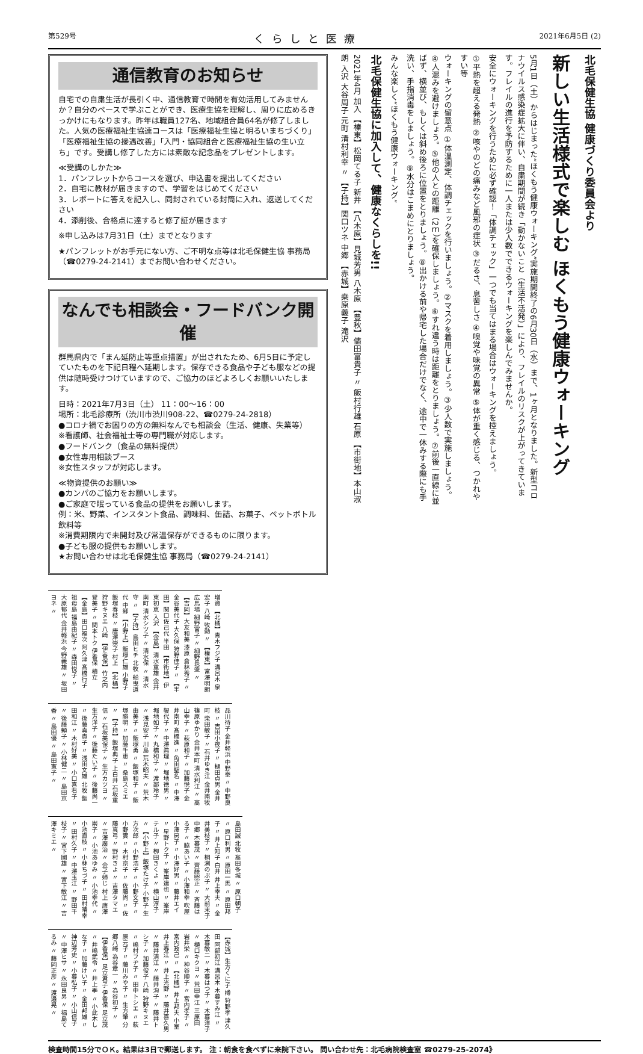第529号 くらしと医療 2021年6月5日 (2)
通信教育のお知らせ
自宅での自粛生活が長引く中、通信教育で時間を有効活用してみませんか？自分のペースで学ぶことができ、医療生協を理解し、周りに広めるきっかけにもなります。昨年は職員127名、地域組合員64名が修了しました。人気の医療福祉生協連コースは「医療福祉生協と明るいまちづくり」「医療福祉生協の接遇改善」「入門・協同組合と医療福祉生協の生い立ち」です。受講し修了した方には素敵な記念品をプレゼントします。
≪受講のしかた≫
1．パンフレットからコースを選び、申込書を提出してください
2．自宅に教材が届きますので、学習をはじめてください
3．レポートに答えを記入し、同封されている封筒に入れ、返送してください
4．添削後、合格点に達すると修了証が届きます
※申し込みは7月31日（土）までとなります
★パンフレットがお手元にない方、ご不明な点等は北毛保健生協 事務局（☎0279-24-2141）までお問い合わせください。
なんでも相談会・フードバンク開催
群馬県内で「まん延防止等重点措置」が出されたため、6月5日に予定していたものを下記日程へ延期します。保存できる食品や子ども服などの提供は随時受けつけていますので、ご協力のほどよろしくお願いいたします。
日時：2021年7月3日（土） 11：00～16：00
場所：北毛診療所（渋川市渋川908-22、☎0279-24-2818）
●コロナ禍でお困りの方の無料なんでも相談会（生活、健康、失業等）
※看護師、社会福祉士等の専門職が対応します。
●フードバンク（食品の無料提供）
●女性専用相談ブース
※女性スタッフが対応します。
≪物資提供のお願い≫
●カンパのご協力をお願いします。
●ご家庭で眠っている食品の提供をお願いします。
例：米、野菜、インスタント食品、調味料、缶詰、お菓子、ペットボトル飲料等
※消費期限内で未開封及び常温保存ができるものに限ります。
●子ども服の提供もお願いします。
★お問い合わせは北毛保健生協 事務局（☎0279-24-2141）
北毛保健生協 健康づくり委員会より
新しい生活様式で楽しむ ほくもう健康ウォーキング
5月1日（土）からはじまった“ほくもう健康ウォーキング”実施期間終了の6月30日（水）まで、1ヶ月となりました。新型コロナウイルス感染症拡大に伴い、自粛期間が続き「動かないこと（生活不活発）」により、フレイルのリスクが上がってきています。フレイルの進行を予防するために一人または少人数でできるウォーキングを楽しんでみませんか。
安全にウォーキングを行うために必ず確認！「体調チェック」一つでも当てはまる場合はウォーキングを控えましょう。
①平熱を超える発熱 ②咳やのどの痛みなど風邪の症状 ③だるさ、息苦しさ ④嗅覚や味覚の異常 ⑤体が重く感じる、つかれやすい等
ウォーキングの留意点 ①体温測定、体調チェックを行いましょう。②マスクを着用しましょう。③少人数で実施しましょう。④人混みを避けましょう。⑤他の人との距離（2ｍ）を確保しましょう。⑥すれ違う時は距離をとりましょう。⑦前後一直線に並ばず、横並び、もしくは斜め後ろに位置をとりましょう。⑧出かける前や帰宅した場合だけでなく、途中で一休みする際にも手洗い、手指消毒をしましょう。⑨水分はこまめにとりましょう。
みんな楽しく“ほくもう健康ウォーキング”
北毛保健生協に加入して、健康なくらしを!!
2021年4月 加入 【榛東】松岡てる子 新井 【八木原】見城芳男 八木原 【豊秋】儘田富貴子 〃 飯村行雄 石原 【市街地】本山淑朗 入沢 大谷周子 元町 清村利幸 〃 【子持】関口ツネ 中郷 【赤城】桒原義子 滝沢
増資 【北橘】青木フジ子 溝呂木 泉宏子 八崎 牧勤 〃 【榛東】富澤明朗 広馬場 細野富子 〃 細野長盛 〃 【吉岡】大友和美 漆原 倉林秀子 〃 金谷美代子 大久保 狩野佳子 〃 【半田】関口佐己代 半田 【市街地】伊東初恵 入沢 【金島】清水重雄 金井南町 清水シツ子 〃 清水保 〃 清水守 〃 【子持】島田ヒチ 北牧 船曳道代 中郷 【小野上】飯塚仁雄 小野子 飯塚春枝 〃 唐澤崇子 村上 【北橘】狩野キヌエ 八崎 【伊香保】竹之内登美子 〃 関本トク 伊香保 積立 【金島】田口福次 阿久津 髙橋行子 祖母島 福島由紀子 〃 森田悦子 〃 大原郁代 金井軽浜 今野義雄 〃 坂田ヨネ 〃
品川待子 金井軽浜 中野泰 〃 中野良枝 〃 吉田小夜子 〃 樋田貞男 金井町 柴田敏子 〃 石井ゆき江 金井南牧 篠原ゆかり 金井本町 清水利江 〃 髙山幸子 〃 萩原和子 〃 加藤悦子 金井南町 髙橋進 〃 角田聖名 〃 中澤袈代子 〃 中澤眞理 〃 堀地徳男 〃 堀地如子 〃 丸橋和子 〃 渡部玲子 〃 浅見安子 川島 荒木昭夫 〃 荒木由美子 〃 飯塚勇 〃 飯塚和子 〃 飯塚勝明 〃 加藤千恵 〃 桑島スミエ 〃 【子持】飯塚典子 上白井 石坂重信 〃 石坂美保子 〃 生方カツヨ 〃 生方洋子 〃 後藤たい子 〃 後藤尚一 〃 後藤真貴子 〃 浅田文雄 北牧 飯田和江 〃 木村好美 〃 小口喜右子 〃 後藤頼子 〃 小林健二 〃 島田京香 〃 島田優 〃 島田憲子 〃
島田誠 北牧 髙田多城 〃 原口朝子 〃 原口利男 〃 原田一馬 〃 原田邦子 〃 井上知子 白井 井上幸夫 〃 金井美枝子 〃 桐渕のぶ子 〃 大前末子 中郷 木暮茂 〃 斉藤照正 〃 斉藤はる子 〃 脇あい子 〃 小澤和幸 吹屋 小澤房子 〃 小澤好男 〃 藤井エイ 〃 星野トク子 〃 峯岸達也 〃 峯岸テル子 〃 栁田きくよ 〃 横山淳子 〃 【小野上】飯塚たけ子 小野子 生方次郎 〃 小野浩子 〃 小野文子 〃 小野實 〃 木村京子 〃 佐藤尚 〃 佐藤真弓 〃 野村きよ 〃 吉澤タマエ 〃 吉澤廣治 〃 金子婦じ 村上 唐澤崇子 〃 小池あゆみ 〃 小池幸代 〃 小池直枝 〃 小林ちづ子 〃 田村晴幸 〃 田村久子 〃 中澤玉江 〃 野田千枝子 〃 宮下國雄 〃 宮下敏江 〃 吉澤キミエ 〃
【赤城】生方くに子 樽 狩野孝 津久田 阿部初江 溝呂木 木暮すみ江 〃 木暮敏二 〃 木暮はつ子 〃 木暮洋子 〃 樋口キクヨ 〃 荒田幸江 三原田 岩井栄 〃 神谷順子 〃 宮内孝子 〃 宮内政己 〃 【北橘】井上邦夫 小室 井上春江 〃 井上光野 〃 藤井喜久男 〃 藤井清江 〃 藤井洵子 〃 藤井トシ子 〃 加藤俊子 八崎 狩野キヌエ 〃 嶋村フヂ子 〃 田中トシエ 〃 萩原元子 〃 藤川みや子 〃 生方肇 分郷八崎 為谷章一 〃 為谷初子 〃 【伊香保】足立君子 伊香保 足立茂 〃 井嶋武令 〃 井上季 〃 小此木しな子 〃 加藤けい子 〃 金田邦雄 〃 神辺芳史 〃 小暮弘子 〃 小山信子 〃 中澤ヒサ 〃 永田良男 〃 福島てるみ 〃 藤岡正彦 〃 渡邉晃 〃
検査時間15分でＯＫ。結果は3日で郵送します。 注：朝食を食べずに来院下さい。 問い合わせ先：北毛病院検査室 ☎0279-25-2074》